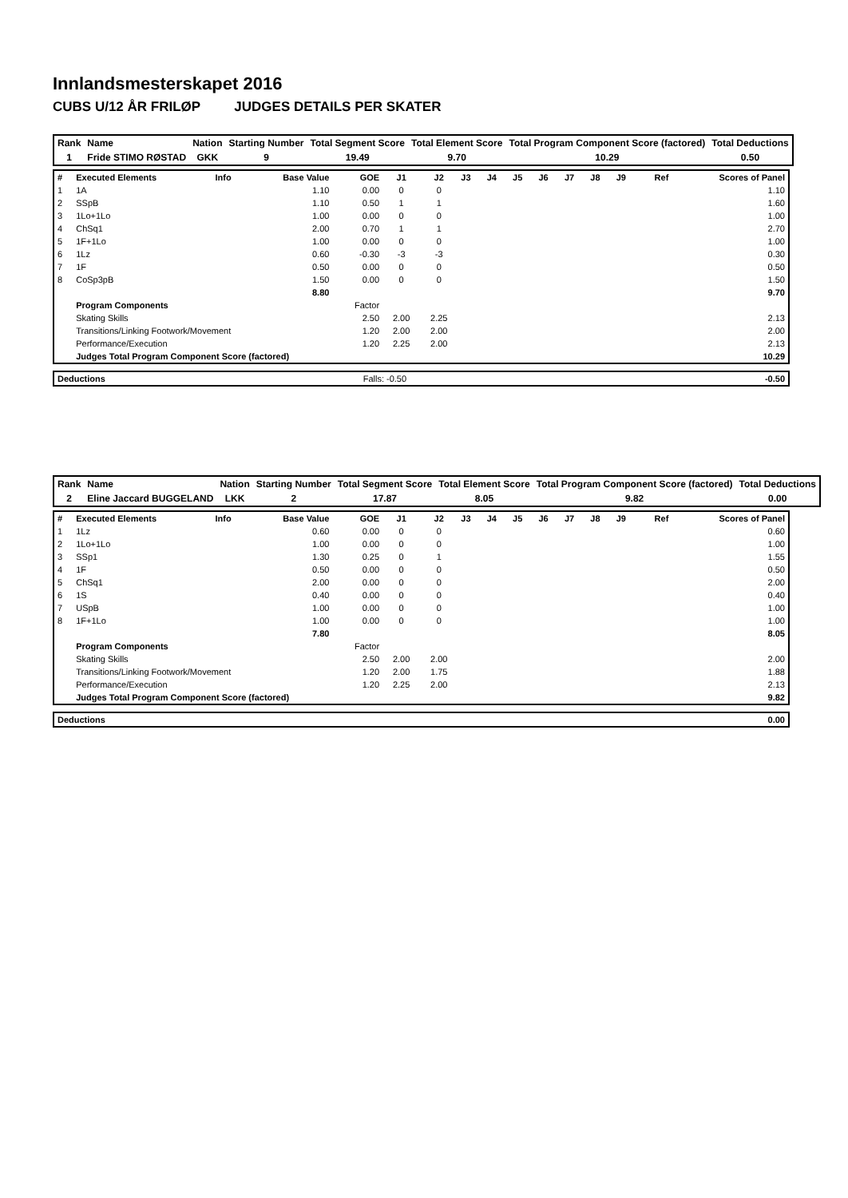Innlandsmesterskapet 2016
CUBS U/12 ÅR FRILØP JUDGES DETAILS PER SKATER
| Rank | Name | Nation | Starting Number | Total Segment Score | Total Element Score | Total Program Component Score (factored) | Total Deductions |
| --- | --- | --- | --- | --- | --- | --- | --- |
| 1 | Fride STIMO RØSTAD | GKK | 9 | 19.49 | 9.70 | 10.29 | 0.50 |
| # | Executed Elements | Info | Base Value | GOE | J1 | J2 | J3 | J4 | J5 | J6 | J7 | J8 | J9 | Ref | Scores of Panel |
| 1 | 1A | | 1.10 | 0.00 | 0 | 0 | | | | | | | | | 1.10 |
| 2 | SSpB | | 1.10 | 0.50 | 1 | 1 | | | | | | | | | 1.60 |
| 3 | 1Lo+1Lo | | 1.00 | 0.00 | 0 | 0 | | | | | | | | | 1.00 |
| 4 | ChSq1 | | 2.00 | 0.70 | 1 | 1 | | | | | | | | | 2.70 |
| 5 | 1F+1Lo | | 1.00 | 0.00 | 0 | 0 | | | | | | | | | 1.00 |
| 6 | 1Lz | | 0.60 | -0.30 | -3 | -3 | | | | | | | | | 0.30 |
| 7 | 1F | | 0.50 | 0.00 | 0 | 0 | | | | | | | | | 0.50 |
| 8 | CoSp3pB | | 1.50 | 0.00 | 0 | 0 | | | | | | | | | 1.50 |
| | | | 8.80 | | | | | | | | | | | | 9.70 |
| | Program Components | | | Factor | | | | | | | | | | | |
| | Skating Skills | | | 2.50 | 2.00 | 2.25 | | | | | | | | | 2.13 |
| | Transitions/Linking Footwork/Movement | | | 1.20 | 2.00 | 2.00 | | | | | | | | | 2.00 |
| | Performance/Execution | | | 1.20 | 2.25 | 2.00 | | | | | | | | | 2.13 |
| | Judges Total Program Component Score (factored) | | | | | | | | | | | | | | 10.29 |
| Deductions | Falls: -0.50 | -0.50 |
| Rank | Name | Nation | Starting Number | Total Segment Score | Total Element Score | Total Program Component Score (factored) | Total Deductions |
| --- | --- | --- | --- | --- | --- | --- | --- |
| 2 | Eline Jaccard BUGGELAND | LKK | 2 | 17.87 | 8.05 | 9.82 | 0.00 |
| # | Executed Elements | Info | Base Value | GOE | J1 | J2 | J3 | J4 | J5 | J6 | J7 | J8 | J9 | Ref | Scores of Panel |
| 1 | 1Lz | | 0.60 | 0.00 | 0 | 0 | | | | | | | | | 0.60 |
| 2 | 1Lo+1Lo | | 1.00 | 0.00 | 0 | 0 | | | | | | | | | 1.00 |
| 3 | SSp1 | | 1.30 | 0.25 | 0 | 1 | | | | | | | | | 1.55 |
| 4 | 1F | | 0.50 | 0.00 | 0 | 0 | | | | | | | | | 0.50 |
| 5 | ChSq1 | | 2.00 | 0.00 | 0 | 0 | | | | | | | | | 2.00 |
| 6 | 1S | | 0.40 | 0.00 | 0 | 0 | | | | | | | | | 0.40 |
| 7 | USpB | | 1.00 | 0.00 | 0 | 0 | | | | | | | | | 1.00 |
| 8 | 1F+1Lo | | 1.00 | 0.00 | 0 | 0 | | | | | | | | | 1.00 |
| | | | 7.80 | | | | | | | | | | | | 8.05 |
| | Program Components | | | Factor | | | | | | | | | | | |
| | Skating Skills | | | 2.50 | 2.00 | 2.00 | | | | | | | | | 2.00 |
| | Transitions/Linking Footwork/Movement | | | 1.20 | 2.00 | 1.75 | | | | | | | | | 1.88 |
| | Performance/Execution | | | 1.20 | 2.25 | 2.00 | | | | | | | | | 2.13 |
| | Judges Total Program Component Score (factored) | | | | | | | | | | | | | | 9.82 |
| Deductions | 0.00 |